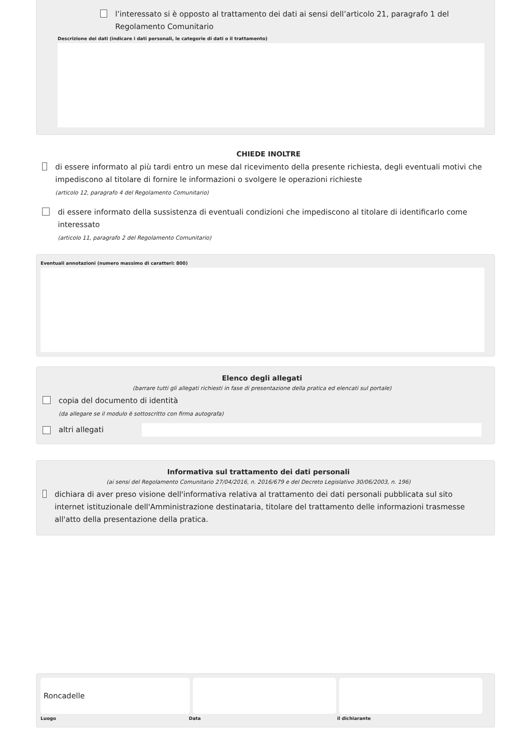l’interessato si è opposto al trattamento dei dati ai sensi dell’articolo 21, paragrafo 1 del Regolamento Comunitario
Descrizione dei dati (indicare i dati personali, le categorie di dati o il trattamento)
CHIEDE INOLTRE
di essere informato al più tardi entro un mese dal ricevimento della presente richiesta, degli eventuali motivi che impediscono al titolare di fornire le informazioni o svolgere le operazioni richieste
(articolo 12, paragrafo 4 del Regolamento Comunitario)
di essere informato della sussistenza di eventuali condizioni che impediscono al titolare di identificarlo come interessato
(articolo 11, paragrafo 2 del Regolamento Comunitario)
Eventuali annotazioni (numero massimo di caratteri: 800)
Elenco degli allegati
(barrare tutti gli allegati richiesti in fase di presentazione della pratica ed elencati sul portale)
copia del documento di identità
(da allegare se il modulo è sottoscritto con firma autografa)
altri allegati
Informativa sul trattamento dei dati personali
(ai sensi del Regolamento Comunitario 27/04/2016, n. 2016/679 e del Decreto Legislativo 30/06/2003, n. 196)
dichiara di aver preso visione dell'informativa relativa al trattamento dei dati personali pubblicata sul sito internet istituzionale dell'Amministrazione destinataria, titolare del trattamento delle informazioni trasmesse all'atto della presentazione della pratica.
Roncadelle
Luogo Data il dichiarante